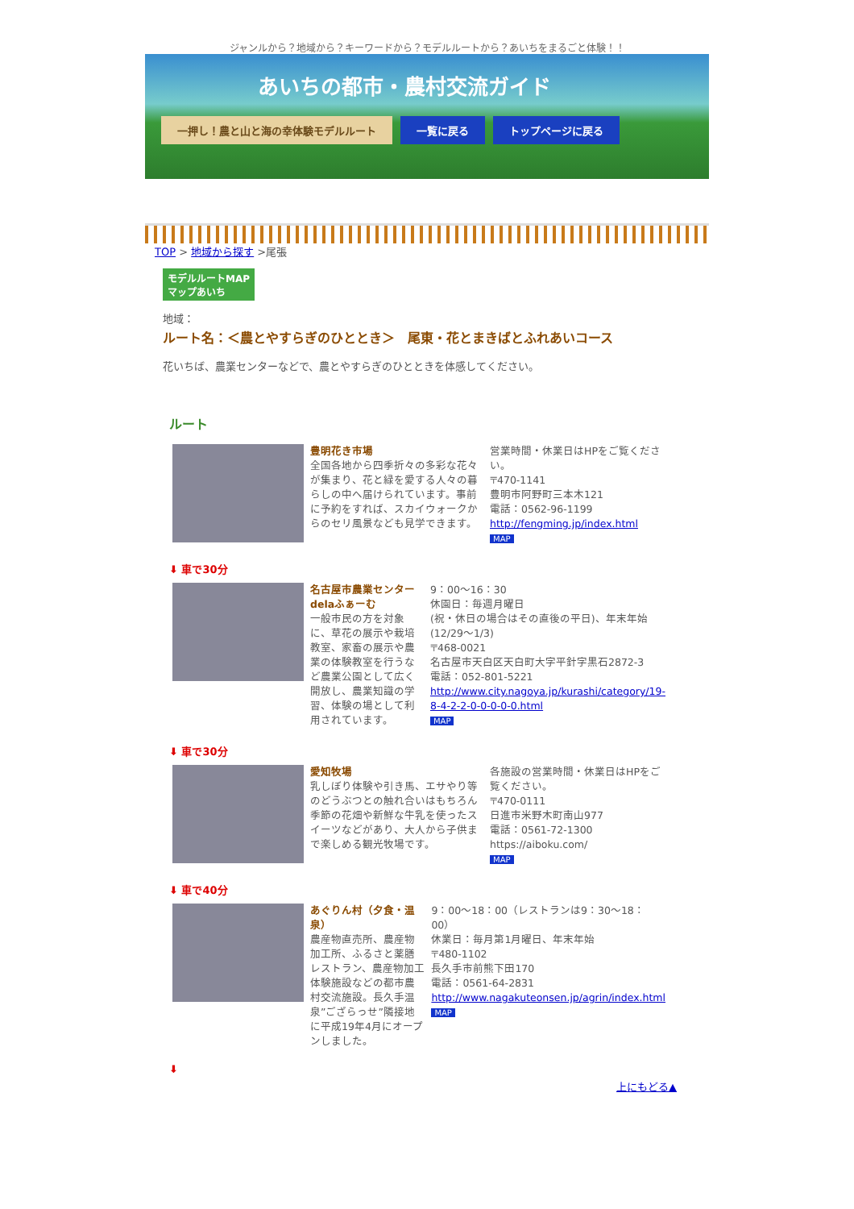ジャンルから？地域から？キーワードから？モデルルートから？あいちをまるごと体験！！
あいちの都市・農村交流ガイド
一押し！農と山と海の幸体験モデルルート 一覧に戻る トップページに戻る
TOP > 地域から探す >尾張
モデルルートMAP
マップあいち
地域：
ルート名：＜農とやすらぎのひととき＞　尾東・花とまきばとふれあいコース
花いちば、農業センターなどで、農とやすらぎのひとときを体感してください。
ルート
| | 豊明花き市場 全国各地から四季折々の多彩な花々が集まり、花と緑を愛する人々の暮らしの中へ届けられています。事前に予約をすれば、スカイウォークからのセリ風景なども見学できます。 | 営業時間・休業日はHPをご覧ください。 〒470-1141 豊明市阿野町三本木121 電話：0562-96-1199 http://fengming.jp/index.html MAP |
⬇ 車で30分
| | 名古屋市農業センター delaふぁーむ 一般市民の方を対象に、草花の展示や栽培教室、家畜の展示や農業の体験教室を行うなど農業公園として広く開放し、農業知識の学習、体験の場として利用されています。 | 9：00～16：30 休園日：毎週月曜日 (祝・休日の場合はその直後の平日)、年末年始(12/29～1/3) 〒468-0021 名古屋市天白区天白町大字平針字黒石2872-3 電話：052-801-5221 http://www.city.nagoya.jp/kurashi/category/19-8-4-2-2-0-0-0-0-0.html MAP |
⬇ 車で30分
| | 愛知牧場 乳しぼり体験や引き馬、エサやり等のどうぶつとの触れ合いはもちろん季節の花畑や新鮮な牛乳を使ったスイーツなどがあり、大人から子供まで楽しめる観光牧場です。 | 各施設の営業時間・休業日はHPをご覧ください。 〒470-0111 日進市米野木町南山977 電話：0561-72-1300 https://aiboku.com/ MAP |
⬇ 車で40分
| | あぐりん村（夕食・温泉） 農産物直売所、農産物加工所、ふるさと薬膳レストラン、農産物加工体験施設などの都市農村交流施設。長久手温泉”ござらっせ”隣接地に平成19年4月にオープンしました。 | 9：00～18：00（レストランは9：30～18：00） 休業日：毎月第1月曜日、年末年始 〒480-1102 長久手市前熊下田170 電話：0561-64-2831 http://www.nagakuteonsen.jp/agrin/index.html MAP |
⬇
上にもどる▲